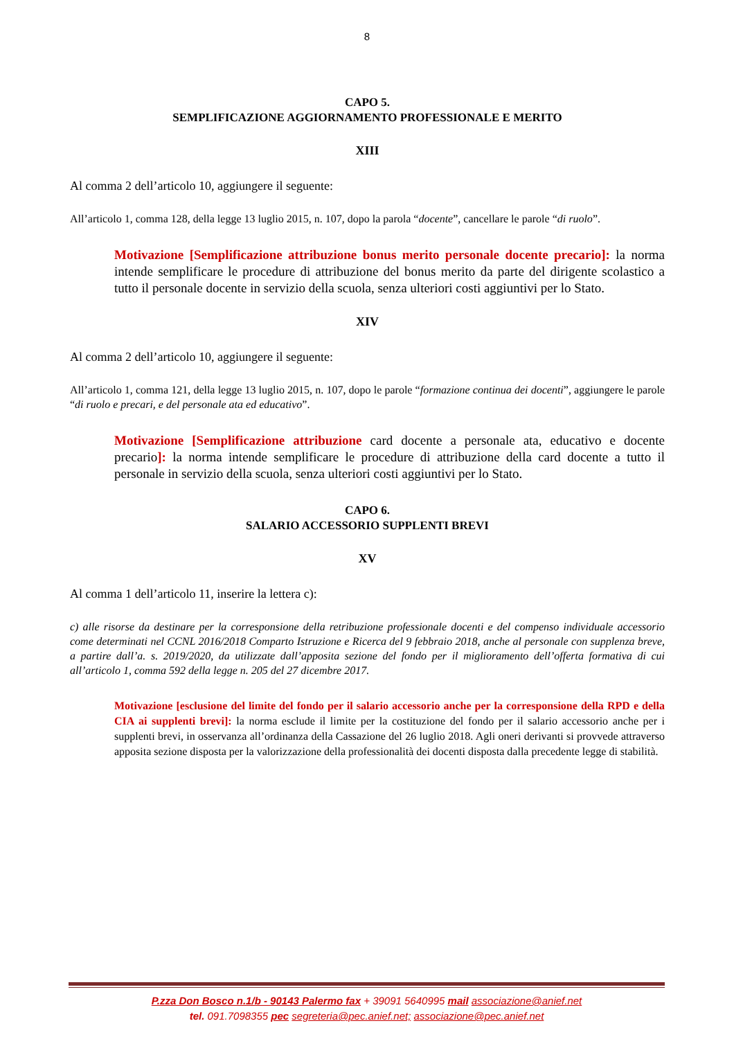8
CAPO 5.
SEMPLIFICAZIONE AGGIORNAMENTO PROFESSIONALE E MERITO
XIII
Al comma 2 dell’articolo 10, aggiungere il seguente:
All’articolo 1, comma 128, della legge 13 luglio 2015, n. 107, dopo la parola “docente”, cancellare le parole “di ruolo”.
Motivazione [Semplificazione attribuzione bonus merito personale docente precario]: la norma intende semplificare le procedure di attribuzione del bonus merito da parte del dirigente scolastico a tutto il personale docente in servizio della scuola, senza ulteriori costi aggiuntivi per lo Stato.
XIV
Al comma 2 dell’articolo 10, aggiungere il seguente:
All’articolo 1, comma 121, della legge 13 luglio 2015, n. 107, dopo le parole “formazione continua dei docenti”, aggiungere le parole “di ruolo e precari, e del personale ata ed educativo”.
Motivazione [Semplificazione attribuzione card docente a personale ata, educativo e docente precario]: la norma intende semplificare le procedure di attribuzione della card docente a tutto il personale in servizio della scuola, senza ulteriori costi aggiuntivi per lo Stato.
CAPO 6.
SALARIO ACCESSORIO SUPPLENTI BREVI
XV
Al comma 1 dell’articolo 11, inserire la lettera c):
c) alle risorse da destinare per la corresponsione della retribuzione professionale docenti e del compenso individuale accessorio come determinati nel CCNL 2016/2018 Comparto Istruzione e Ricerca del 9 febbraio 2018, anche al personale con supplenza breve, a partire dall’a. s. 2019/2020, da utilizzate dall’apposita sezione del fondo per il miglioramento dell’offerta formativa di cui all’articolo 1, comma 592 della legge n. 205 del 27 dicembre 2017.
Motivazione [esclusione del limite del fondo per il salario accessorio anche per la corresponsione della RPD e della CIA ai supplenti brevi]: la norma esclude il limite per la costituzione del fondo per il salario accessorio anche per i supplenti brevi, in osservanza all’ordinanza della Cassazione del 26 luglio 2018. Agli oneri derivanti si provvede attraverso apposita sezione disposta per la valorizzazione della professionalità dei docenti disposta dalla precedente legge di stabilità.
P.zza Don Bosco n.1/b - 90143 Palermo fax + 39091 5640995 mail associazione@anief.net
tel. 091.7098355 pec segreteria@pec.anief.net; associazione@pec.anief.net